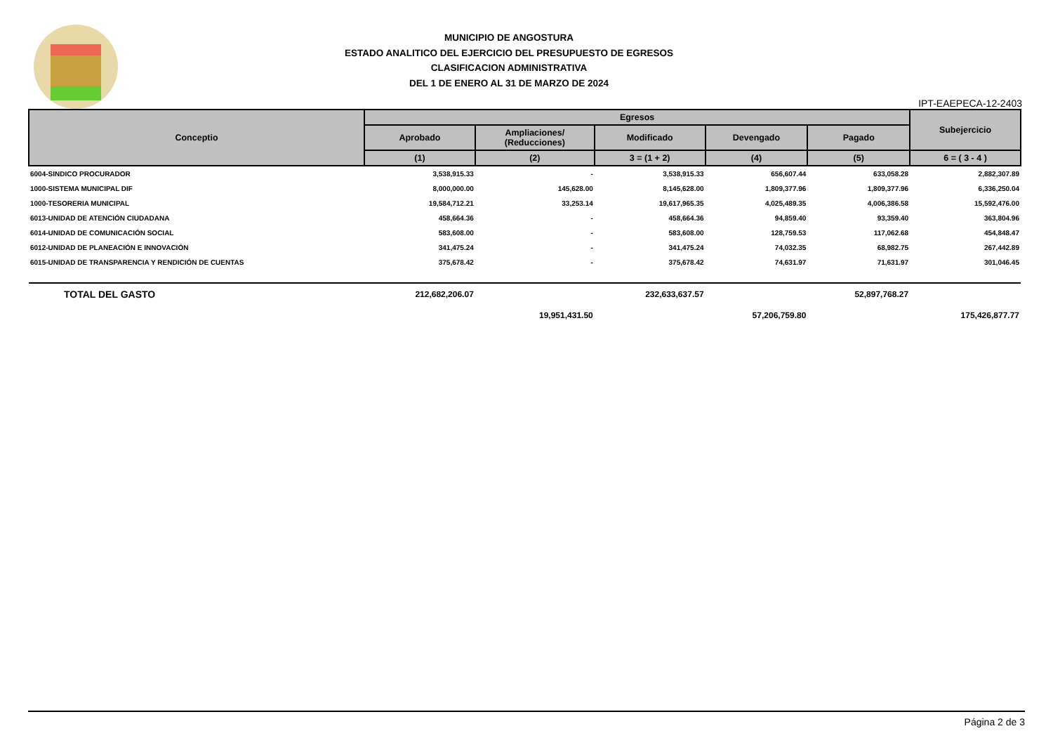MUNICIPIO DE ANGOSTURA
ESTADO ANALITICO DEL EJERCICIO DEL PRESUPUESTO DE EGRESOS
CLASIFICACION ADMINISTRATIVA
DEL 1 DE ENERO AL 31 DE MARZO DE 2024
IPT-EAEPECA-12-2403
| Conceptio | Egresos | | | | | Subejercicio |
| --- | --- | --- | --- | --- | --- | --- |
| | Aprobado | Ampliaciones/ (Reducciones) | Modificado | Devengado | Pagado | |
| | (1) | (2) | 3 = (1 + 2) | (4) | (5) | 6 = ( 3 - 4 ) |
| 6004-SINDICO PROCURADOR | 3,538,915.33 | - | 3,538,915.33 | 656,607.44 | 633,058.28 | 2,882,307.89 |
| 1000-SISTEMA MUNICIPAL DIF | 8,000,000.00 | 145,628.00 | 8,145,628.00 | 1,809,377.96 | 1,809,377.96 | 6,336,250.04 |
| 1000-TESORERIA MUNICIPAL | 19,584,712.21 | 33,253.14 | 19,617,965.35 | 4,025,489.35 | 4,006,386.58 | 15,592,476.00 |
| 6013-UNIDAD DE ATENCIÓN CIUDADANA | 458,664.36 | - | 458,664.36 | 94,859.40 | 93,359.40 | 363,804.96 |
| 6014-UNIDAD DE COMUNICACIÓN SOCIAL | 583,608.00 | - | 583,608.00 | 128,759.53 | 117,062.68 | 454,848.47 |
| 6012-UNIDAD DE PLANEACIÓN E INNOVACIÓN | 341,475.24 | - | 341,475.24 | 74,032.35 | 68,982.75 | 267,442.89 |
| 6015-UNIDAD DE TRANSPARENCIA Y RENDICIÓN DE CUENTAS | 375,678.42 | - | 375,678.42 | 74,631.97 | 71,631.97 | 301,046.45 |
| TOTAL DEL GASTO | 212,682,206.07 | | 232,633,637.57 | | 52,897,768.27 | |
| | | 19,951,431.50 | | 57,206,759.80 | | 175,426,877.77 |
Página 2 de 3